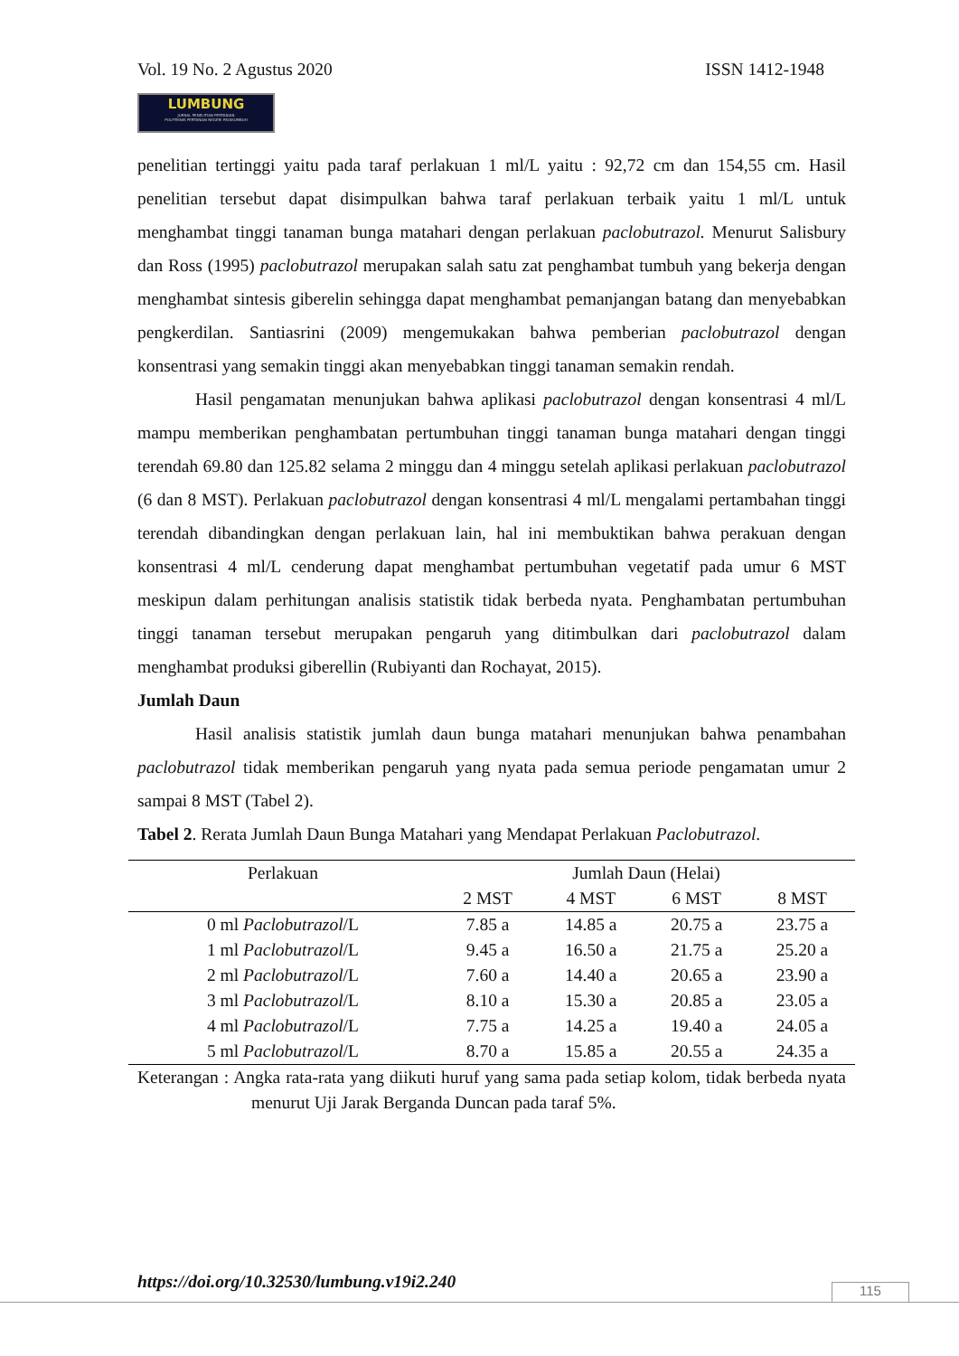Vol. 19 No. 2 Agustus 2020 ISSN 1412-1948
LUMBUNG
JURNAL PENELITIAN PERTANIAN
POLITEKNIK PERTANIAN NEGERI PAYAKUMBUH
penelitian tertinggi yaitu pada taraf perlakuan 1 ml/L yaitu : 92,72 cm dan 154,55 cm. Hasil penelitian tersebut dapat disimpulkan bahwa taraf perlakuan terbaik yaitu 1 ml/L untuk menghambat tinggi tanaman bunga matahari dengan perlakuan paclobutrazol. Menurut Salisbury dan Ross (1995) paclobutrazol merupakan salah satu zat penghambat tumbuh yang bekerja dengan menghambat sintesis giberelin sehingga dapat menghambat pemanjangan batang dan menyebabkan pengkerdilan. Santiasrini (2009) mengemukakan bahwa pemberian paclobutrazol dengan konsentrasi yang semakin tinggi akan menyebabkan tinggi tanaman semakin rendah.
Hasil pengamatan menunjukan bahwa aplikasi paclobutrazol dengan konsentrasi 4 ml/L mampu memberikan penghambatan pertumbuhan tinggi tanaman bunga matahari dengan tinggi terendah 69.80 dan 125.82 selama 2 minggu dan 4 minggu setelah aplikasi perlakuan paclobutrazol (6 dan 8 MST). Perlakuan paclobutrazol dengan konsentrasi 4 ml/L mengalami pertambahan tinggi terendah dibandingkan dengan perlakuan lain, hal ini membuktikan bahwa perakuan dengan konsentrasi 4 ml/L cenderung dapat menghambat pertumbuhan vegetatif pada umur 6 MST meskipun dalam perhitungan analisis statistik tidak berbeda nyata. Penghambatan pertumbuhan tinggi tanaman tersebut merupakan pengaruh yang ditimbulkan dari paclobutrazol dalam menghambat produksi giberellin (Rubiyanti dan Rochayat, 2015).
Jumlah Daun
Hasil analisis statistik jumlah daun bunga matahari menunjukan bahwa penambahan paclobutrazol tidak memberikan pengaruh yang nyata pada semua periode pengamatan umur 2 sampai 8 MST (Tabel 2).
Tabel 2. Rerata Jumlah Daun Bunga Matahari yang Mendapat Perlakuan Paclobutrazol.
| Perlakuan | Jumlah Daun (Helai) | | | |
| --- | --- | --- | --- | --- |
| | 2 MST | 4 MST | 6 MST | 8 MST |
| 0 ml Paclobutrazol /L | 7.85 a | 14.85 a | 20.75 a | 23.75 a |
| 1 ml Paclobutrazol /L | 9.45 a | 16.50 a | 21.75 a | 25.20 a |
| 2 ml Paclobutrazol /L | 7.60 a | 14.40 a | 20.65 a | 23.90 a |
| 3 ml Paclobutrazol /L | 8.10 a | 15.30 a | 20.85 a | 23.05 a |
| 4 ml Paclobutrazol /L | 7.75 a | 14.25 a | 19.40 a | 24.05 a |
| 5 ml Paclobutrazol /L | 8.70 a | 15.85 a | 20.55 a | 24.35 a |
Keterangan : Angka rata-rata yang diikuti huruf yang sama pada setiap kolom, tidak berbeda nyata menurut Uji Jarak Berganda Duncan pada taraf 5%.
https://doi.org/10.32530/lumbung.v19i2.240
115